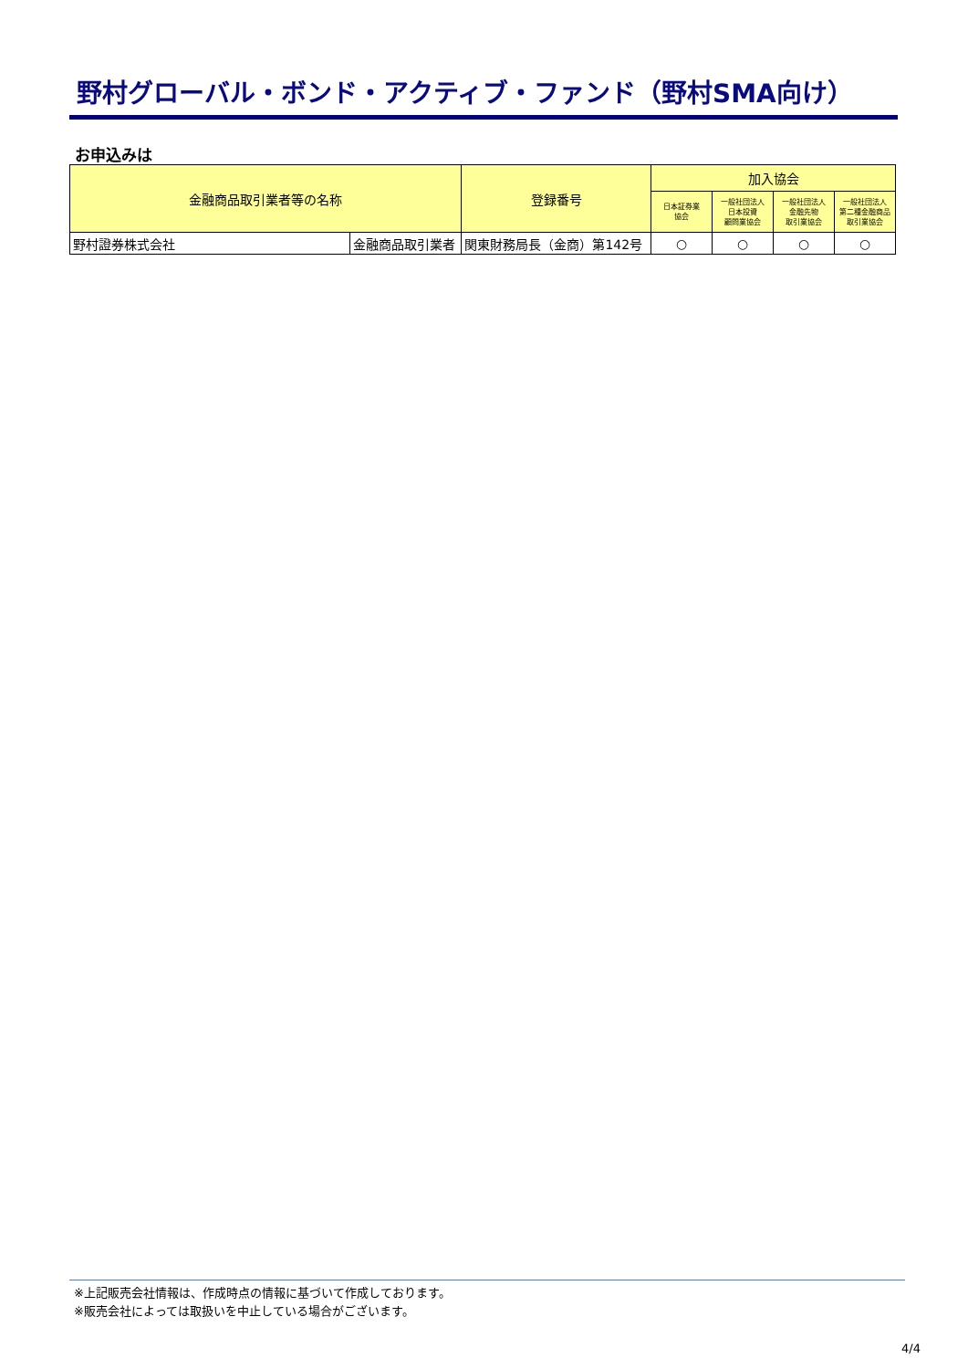野村グローバル・ボンド・アクティブ・ファンド（野村SMA向け）
お申込みは
| 金融商品取引業者等の名称 | | 登録番号 | 加入協会 | | | |
| --- | --- | --- | --- | --- | --- | --- |
| | | | 日本証券業 協会 | 一般社団法人 日本投資 顧問業協会 | 一般社団法人 金融先物 取引業協会 | 一般社団法人 第二種金融商品 取引業協会 |
| 野村證券株式会社 | 金融商品取引業者 | 関東財務局長（金商）第142号 | ○ | ○ | ○ | ○ |
※上記販売会社情報は、作成時点の情報に基づいて作成しております。
※販売会社によっては取扱いを中止している場合がございます。
4/4